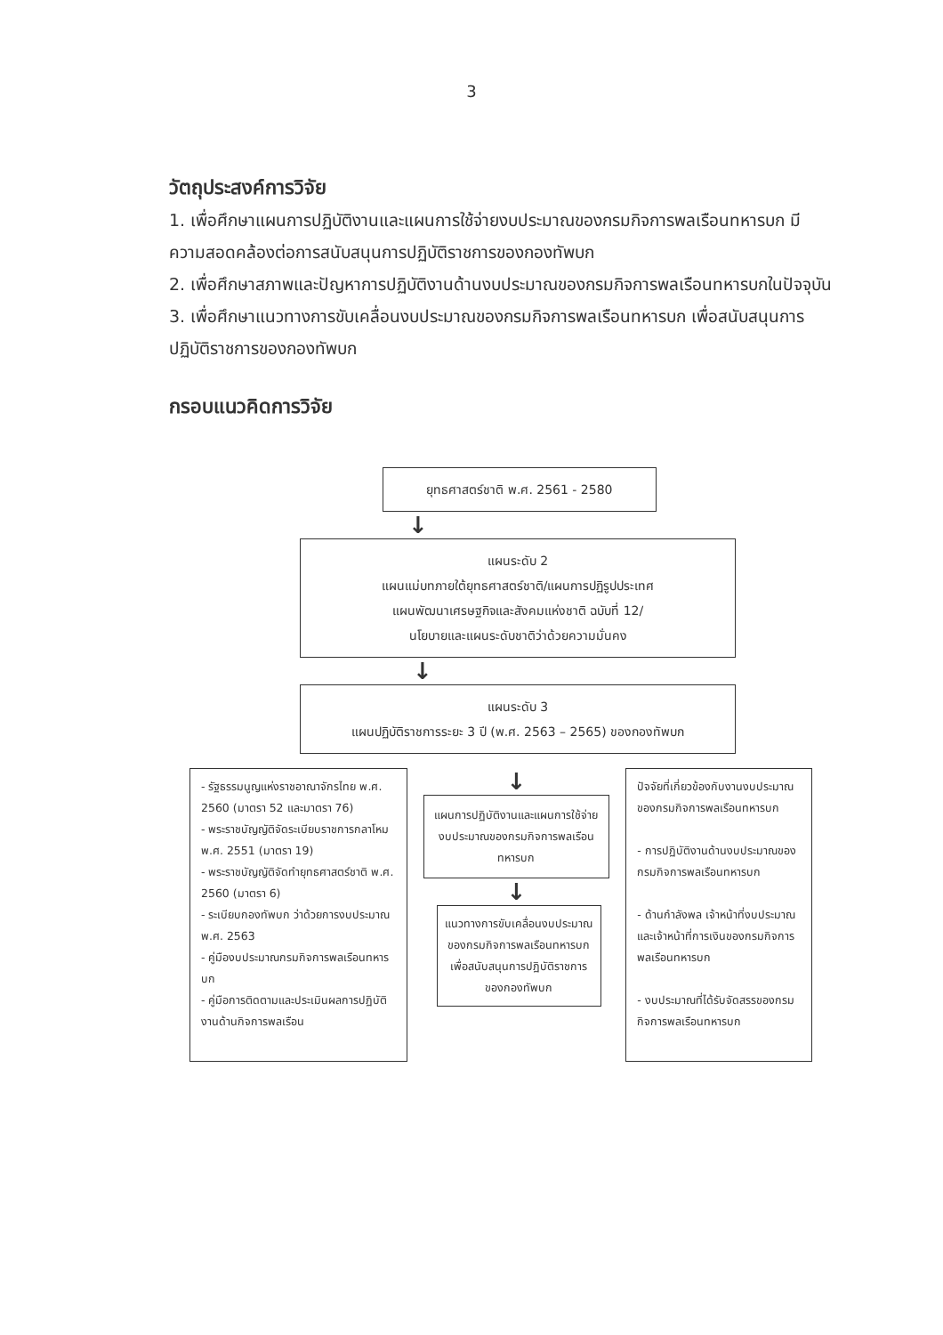3
วัตถุประสงค์การวิจัย
1. เพื่อศึกษาแผนการปฏิบัติงานและแผนการใช้จ่ายงบประมาณของกรมกิจการพลเรือนทหารบก มีความสอดคล้องต่อการสนับสนุนการปฏิบัติราชการของกองทัพบก
2. เพื่อศึกษาสภาพและปัญหาการปฏิบัติงานด้านงบประมาณของกรมกิจการพลเรือนทหารบกในปัจจุบัน
3. เพื่อศึกษาแนวทางการขับเคลื่อนงบประมาณของกรมกิจการพลเรือนทหารบก เพื่อสนับสนุนการปฏิบัติราชการของกองทัพบก
กรอบแนวคิดการวิจัย
ยุทธศาสตร์ชาติ พ.ศ. 2561 - 2580
↓
แผนระดับ 2
แผนแม่บทภายใต้ยุทธศาสตร์ชาติ/แผนการปฏิรูปประเทศ
แผนพัฒนาเศรษฐกิจและสังคมแห่งชาติ ฉบับที่ 12/
นโยบายและแผนระดับชาติว่าด้วยความมั่นคง
↓
แผนระดับ 3
แผนปฏิบัติราชการระยะ 3 ปี (พ.ศ. 2563 – 2565) ของกองทัพบก
- รัฐธรรมนูญแห่งราชอาณาจักรไทย พ.ศ. 2560 (มาตรา 52 และมาตรา 76)
- พระราชบัญญัติจัดระเบียบราชการกลาโหม พ.ศ. 2551 (มาตรา 19)
- พระราชบัญญัติจัดทำยุทธศาสตร์ชาติ พ.ศ. 2560 (มาตรา 6)
- ระเบียบกองทัพบก ว่าด้วยการงบประมาณ พ.ศ. 2563
- คู่มืองบประมาณกรมกิจการพลเรือนทหารบก
- คู่มือการติดตามและประเมินผลการปฏิบัติงานด้านกิจการพลเรือน
↓
แผนการปฏิบัติงานและแผนการใช้จ่ายงบประมาณของกรมกิจการพลเรือนทหารบก
↓
แนวทางการขับเคลื่อนงบประมาณของกรมกิจการพลเรือนทหารบก เพื่อสนับสนุนการปฏิบัติราชการของกองทัพบก
ปัจจัยที่เกี่ยวข้องกับงานงบประมาณ ของกรมกิจการพลเรือนทหารบก
- การปฏิบัติงานด้านงบประมาณของกรมกิจการพลเรือนทหารบก
- ด้านกำลังพล เจ้าหน้าที่งบประมาณและเจ้าหน้าที่การเงินของกรมกิจการพลเรือนทหารบก
- งบประมาณที่ได้รับจัดสรรของกรมกิจการพลเรือนทหารบก